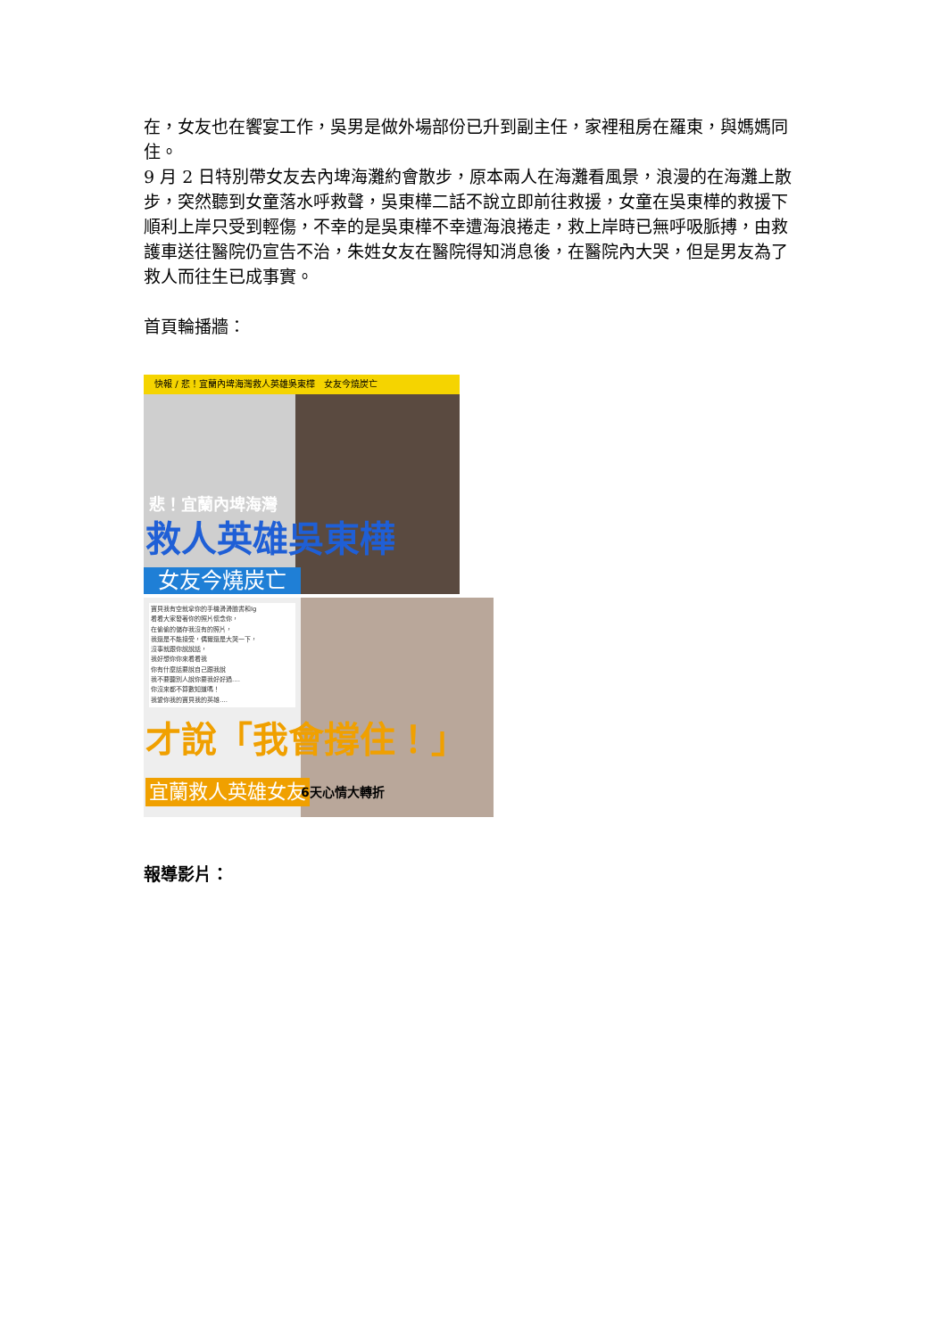在，女友也在饗宴工作，吳男是做外場部份已升到副主任，家裡租房在羅東，與媽媽同住。
9 月 2 日特別帶女友去內埤海灘約會散步，原本兩人在海灘看風景，浪漫的在海灘上散步，突然聽到女童落水呼救聲，吳東樺二話不說立即前往救援，女童在吳東樺的救援下順利上岸只受到輕傷，不幸的是吳東樺不幸遭海浪捲走，救上岸時已無呼吸脈搏，由救護車送往醫院仍宣告不治，朱姓女友在醫院得知消息後，在醫院內大哭，但是男友為了救人而往生已成事實。
首頁輪播牆：
快報 / 悲！宜蘭內埤海灣救人英雄吳東樺　女友今燒炭亡
悲！宜蘭內埤海灣
救人英雄吳東樺
女友今燒炭亡
寶貝我有空就拿你的手機滑滑臉書和Ig
看看大家發著你的照片懷念你，
在偷偷的儲存我沒有的照片，
我還是不能接受，偶爾還是大哭一下，
沒事就跟你說說話，
我好想你你來看看我
你有什麼話要說自己跟我說
我不要聽別人說你要我好好過....
你沒來都不算數知道嗎！
我愛你我的寶貝我的英雄....
才說「我會撐住！」
宜蘭救人英雄女友 6天心情大轉折
報導影片：